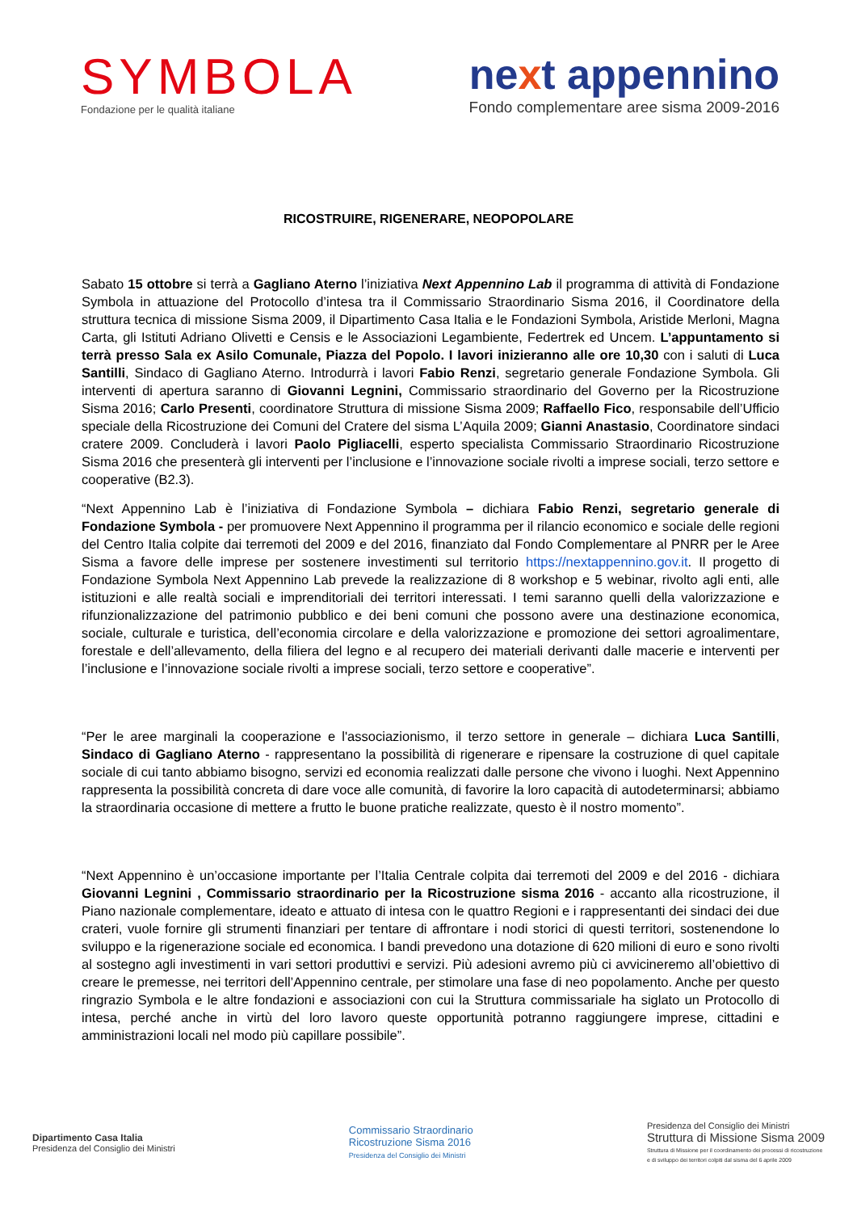SYMBOLA
Fondazione per le qualità italiane
next appennino
Fondo complementare aree sisma 2009-2016
RICOSTRUIRE, RIGENERARE, NEOPOPOLARE
Sabato 15 ottobre si terrà a Gagliano Aterno l’iniziativa Next Appennino Lab il programma di attività di Fondazione Symbola in attuazione del Protocollo d’intesa tra il Commissario Straordinario Sisma 2016, il Coordinatore della struttura tecnica di missione Sisma 2009, il Dipartimento Casa Italia e le Fondazioni Symbola, Aristide Merloni, Magna Carta, gli Istituti Adriano Olivetti e Censis e le Associazioni Legambiente, Federtrek ed Uncem. L’appuntamento si terrà presso Sala ex Asilo Comunale, Piazza del Popolo. I lavori inizieranno alle ore 10,30 con i saluti di Luca Santilli, Sindaco di Gagliano Aterno. Introdurrà i lavori Fabio Renzi, segretario generale Fondazione Symbola. Gli interventi di apertura saranno di Giovanni Legnini, Commissario straordinario del Governo per la Ricostruzione Sisma 2016; Carlo Presenti, coordinatore Struttura di missione Sisma 2009; Raffaello Fico, responsabile dell’Ufficio speciale della Ricostruzione dei Comuni del Cratere del sisma L’Aquila 2009; Gianni Anastasio, Coordinatore sindaci cratere 2009. Concluderà i lavori Paolo Pigliacelli, esperto specialista Commissario Straordinario Ricostruzione Sisma 2016 che presenterà gli interventi per l’inclusione e l’innovazione sociale rivolti a imprese sociali, terzo settore e cooperative (B2.3).
“Next Appennino Lab è l’iniziativa di Fondazione Symbola – dichiara Fabio Renzi, segretario generale di Fondazione Symbola - per promuovere Next Appennino il programma per il rilancio economico e sociale delle regioni del Centro Italia colpite dai terremoti del 2009 e del 2016, finanziato dal Fondo Complementare al PNRR per le Aree Sisma a favore delle imprese per sostenere investimenti sul territorio https://nextappennino.gov.it. Il progetto di Fondazione Symbola Next Appennino Lab prevede la realizzazione di 8 workshop e 5 webinar, rivolto agli enti, alle istituzioni e alle realtà sociali e imprenditoriali dei territori interessati. I temi saranno quelli della valorizzazione e rifunzionalizzazione del patrimonio pubblico e dei beni comuni che possono avere una destinazione economica, sociale, culturale e turistica, dell’economia circolare e della valorizzazione e promozione dei settori agroalimentare, forestale e dell’allevamento, della filiera del legno e al recupero dei materiali derivanti dalle macerie e interventi per l’inclusione e l’innovazione sociale rivolti a imprese sociali, terzo settore e cooperative”.
“Per le aree marginali la cooperazione e l'associazionismo, il terzo settore in generale – dichiara Luca Santilli, Sindaco di Gagliano Aterno - rappresentano la possibilità di rigenerare e ripensare la costruzione di quel capitale sociale di cui tanto abbiamo bisogno, servizi ed economia realizzati dalle persone che vivono i luoghi. Next Appennino rappresenta la possibilità concreta di dare voce alle comunità, di favorire la loro capacità di autodeterminarsi; abbiamo la straordinaria occasione di mettere a frutto le buone pratiche realizzate, questo è il nostro momento”.
“Next Appennino è un’occasione importante per l’Italia Centrale colpita dai terremoti del 2009 e del 2016 - dichiara Giovanni Legnini , Commissario straordinario per la Ricostruzione sisma 2016 - accanto alla ricostruzione, il Piano nazionale complementare, ideato e attuato di intesa con le quattro Regioni e i rappresentanti dei sindaci dei due crateri, vuole fornire gli strumenti finanziari per tentare di affrontare i nodi storici di questi territori, sostenendone lo sviluppo e la rigenerazione sociale ed economica. I bandi prevedono una dotazione di 620 milioni di euro e sono rivolti al sostegno agli investimenti in vari settori produttivi e servizi. Più adesioni avremo più ci avvicineremo all’obiettivo di creare le premesse, nei territori dell’Appennino centrale, per stimolare una fase di neo popolamento. Anche per questo ringrazio Symbola e le altre fondazioni e associazioni con cui la Struttura commissariale ha siglato un Protocollo di intesa, perché anche in virtù del loro lavoro queste opportunità potranno raggiungere imprese, cittadini e amministrazioni locali nel modo più capillare possibile”.
Dipartimento Casa Italia
Presidenza del Consiglio dei Ministri
Commissario Straordinario
Ricostruzione Sisma 2016
Presidenza del Consiglio dei Ministri
Presidenza del Consiglio dei Ministri
Struttura di Missione Sisma 2009
Struttura di Missione per il coordinamento dei processi di ricostruzione
e di sviluppo dei territori colpiti dal sisma del 6 aprile 2009